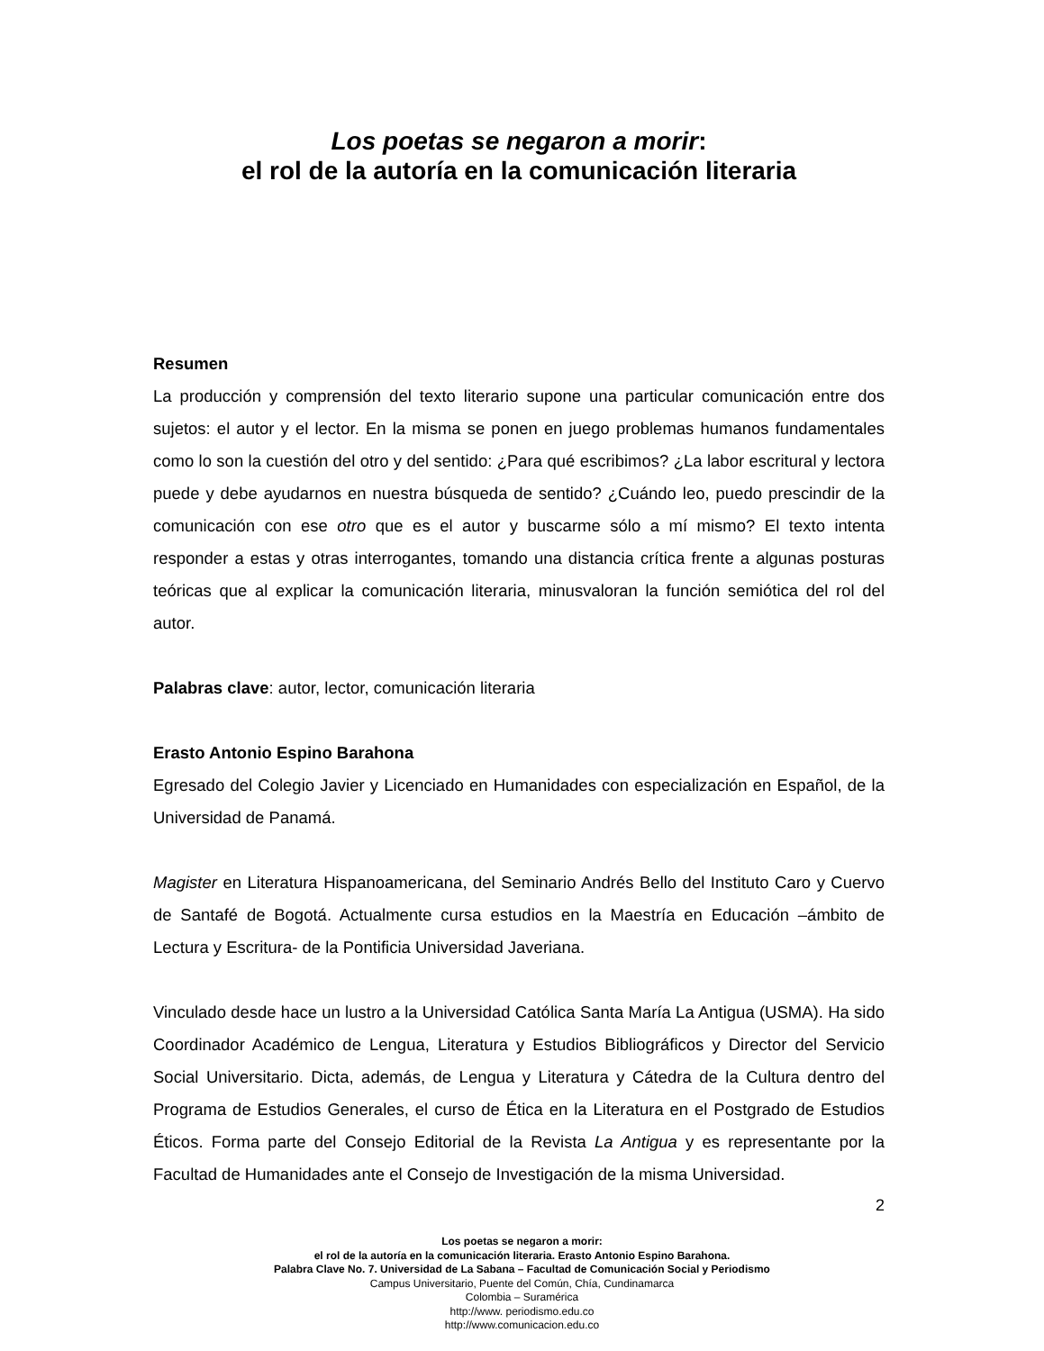Los poetas se negaron a morir:
el rol de la autoría en la comunicación literaria
Resumen
La producción y comprensión del texto literario supone una particular comunicación entre dos sujetos: el autor y el lector. En la misma se ponen en juego problemas humanos fundamentales como lo son la cuestión del otro y del sentido: ¿Para qué escribimos? ¿La labor escritural y lectora puede y debe ayudarnos en nuestra búsqueda de sentido? ¿Cuándo leo, puedo prescindir de la comunicación con ese otro que es el autor y buscarme sólo a mí mismo? El texto intenta responder a estas y otras interrogantes, tomando una distancia crítica frente a algunas posturas teóricas que al explicar la comunicación literaria, minusvaloran la función semiótica del rol del autor.
Palabras clave: autor, lector, comunicación literaria
Erasto Antonio Espino Barahona
Egresado del Colegio Javier y Licenciado en Humanidades con especialización en Español, de la Universidad de Panamá.
Magister en Literatura Hispanoamericana, del Seminario Andrés Bello del Instituto Caro y Cuervo de Santafé de Bogotá. Actualmente cursa estudios en la Maestría en Educación –ámbito de Lectura y Escritura- de la Pontificia Universidad Javeriana.
Vinculado desde hace un lustro a la Universidad Católica Santa María La Antigua (USMA). Ha sido Coordinador Académico de Lengua, Literatura y Estudios Bibliográficos y Director del Servicio Social Universitario. Dicta, además, de Lengua y Literatura y Cátedra de la Cultura dentro del Programa de Estudios Generales, el curso de Ética en la Literatura en el Postgrado de Estudios Éticos. Forma parte del Consejo Editorial de la Revista La Antigua y es representante por la Facultad de Humanidades ante el Consejo de Investigación de la misma Universidad.
2
Los poetas se negaron a morir:
el rol de la autoría en la comunicación literaria. Erasto Antonio Espino Barahona.
Palabra Clave No. 7. Universidad de La Sabana – Facultad de Comunicación Social y Periodismo
Campus Universitario, Puente del Común, Chía, Cundinamarca
Colombia – Suramérica
http://www. periodismo.edu.co
http://www.comunicacion.edu.co